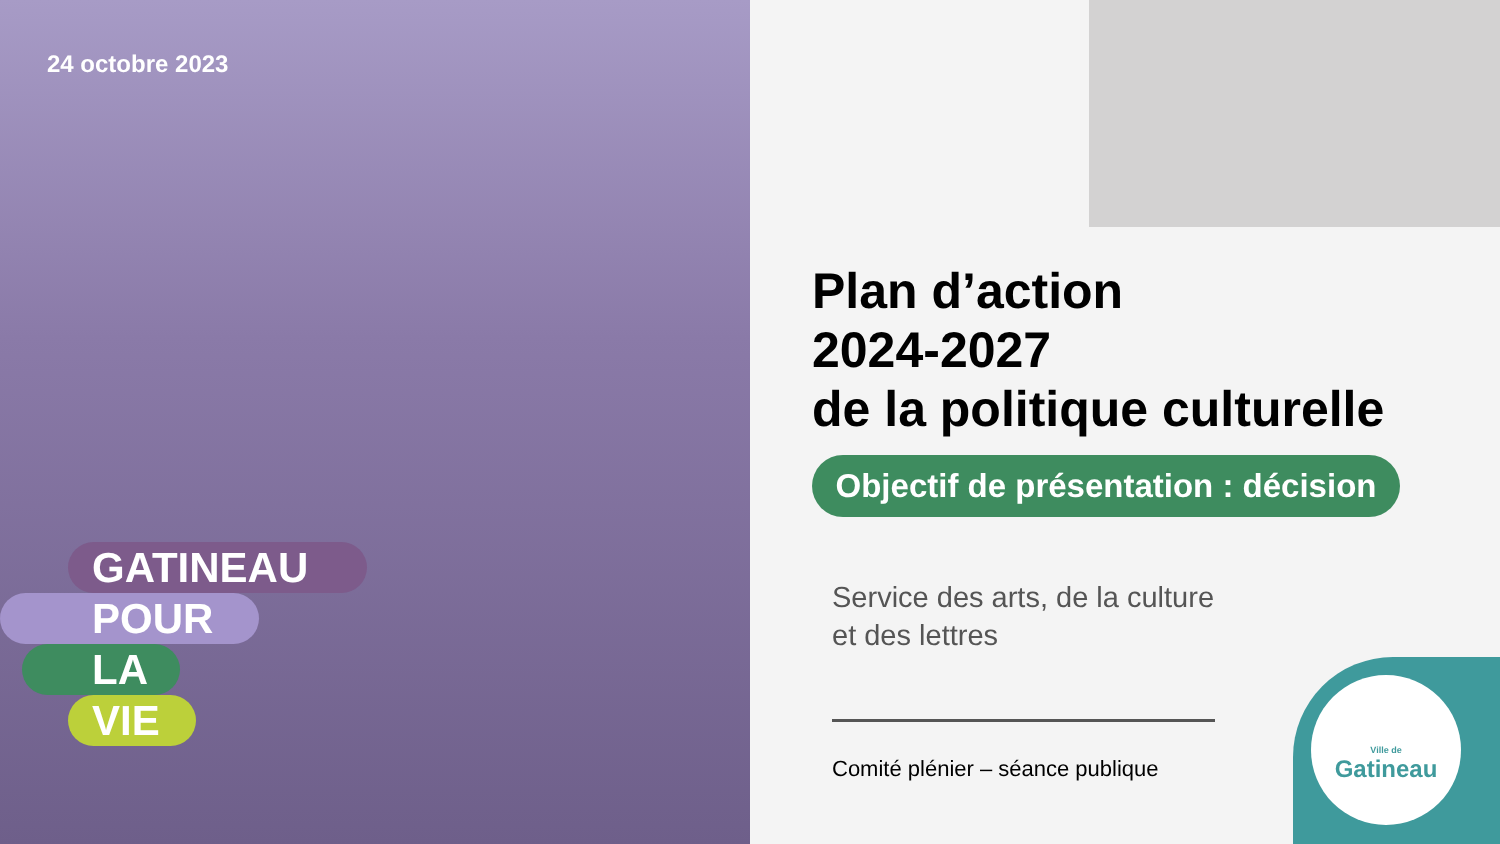24 octobre 2023
GATINEAU
POUR
LA
VIE
Plan d’action
2024-2027
de la politique culturelle
Objectif de présentation : décision
Service des arts, de la culture
et des lettres
Comité plénier – séance publique
Ville de
Gatineau